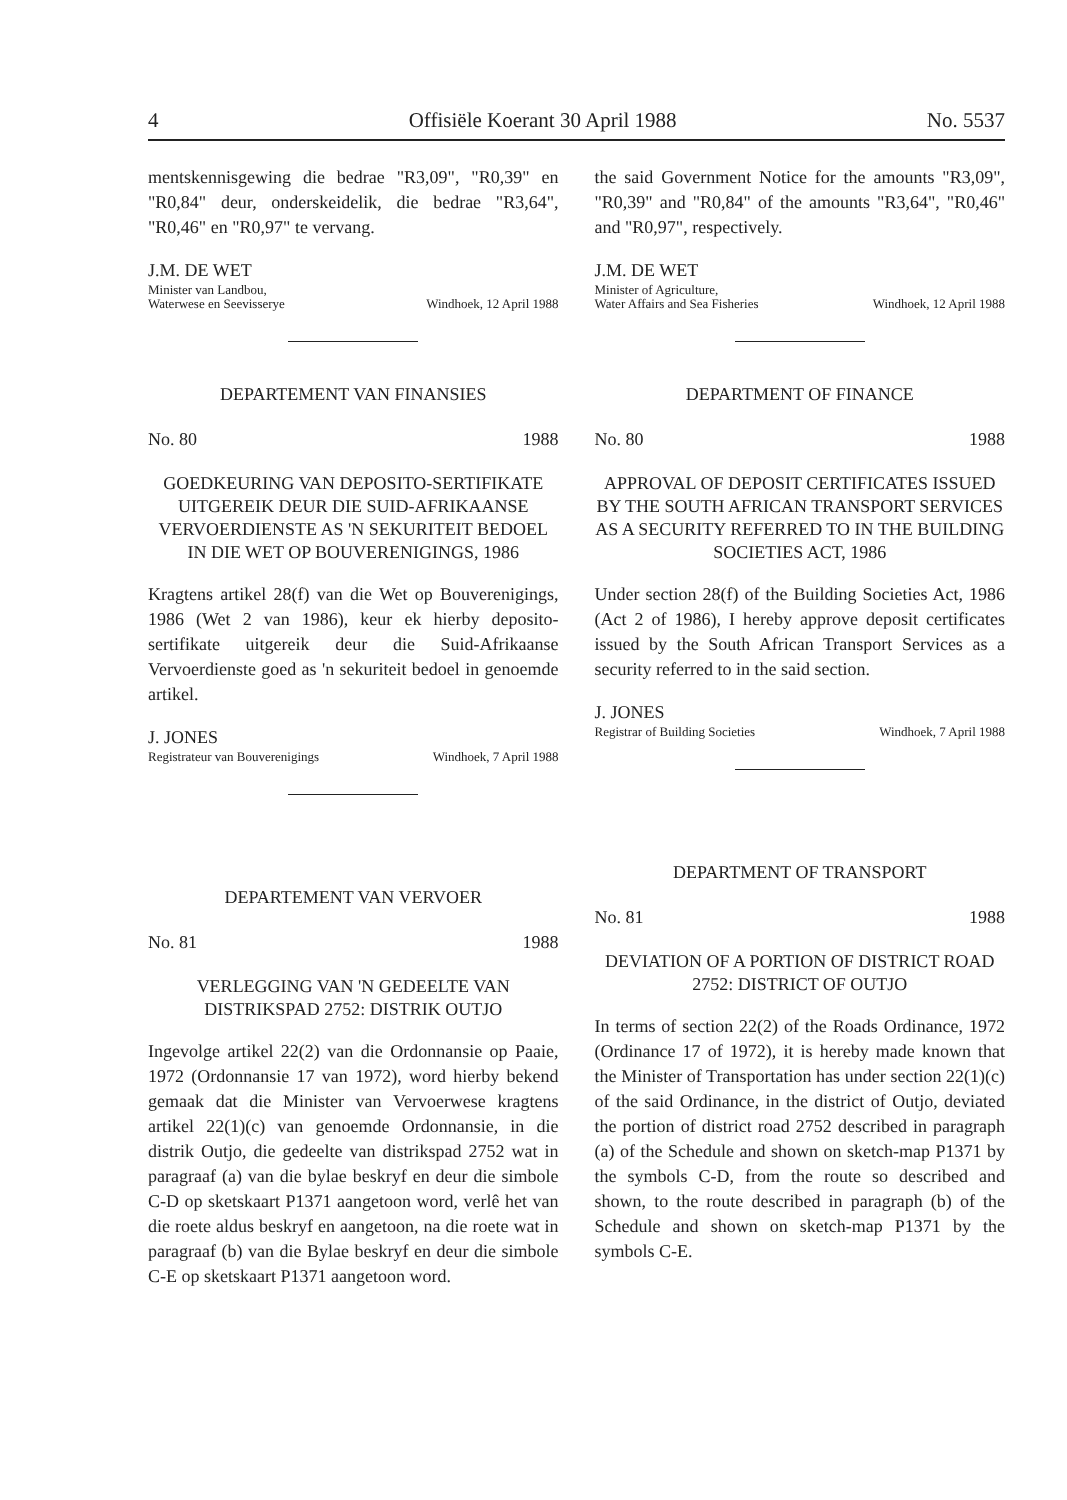4 Offisiële Koerant 30 April 1988 No. 5537
mentskennisgewing die bedrae "R3,09", "R0,39" en "R0,84" deur, onderskeidelik, die bedrae "R3,64", "R0,46" en "R0,97" te vervang.
J.M. DE WET
Minister van Landbou,
Waterwese en Seevisserye Windhoek, 12 April 1988
DEPARTEMENT VAN FINANSIES
No. 80 1988
GOEDKEURING VAN DEPOSITO-SERTIFI­KATE UITGEREIK DEUR DIE SUID-AFRI­KAANSE VERVOERDIENSTE AS 'N SEKU­RITEIT BEDOEL IN DIE WET OP BOUVERENIGINGS, 1986
Kragtens artikel 28(f) van die Wet op Bouvereni­gings, 1986 (Wet 2 van 1986), keur ek hierby deposito-sertifikate uitgereik deur die Suid-Afrikaanse Vervoerdienste goed as 'n sekuriteit bedoel in genoemde artikel.
J. JONES
Registrateur van Bouverenigings Windhoek, 7 April 1988
DEPARTEMENT VAN VERVOER
No. 81 1988
VERLEGGING VAN 'N GEDEELTE VAN DISTRIKSPAD 2752: DISTRIK OUTJO
Ingevolge artikel 22(2) van die Ordonnansie op Paaie, 1972 (Ordonnansie 17 van 1972), word hierby bekend gemaak dat die Minister van Ver­voerwese kragtens artikel 22(1)(c) van genoemde Ordonnansie, in die distrik Outjo, die gedeelte van distrikspad 2752 wat in paragraaf (a) van die bylae beskryf en deur die simbole C-D op skets­kaart P1371 aangetoon word, verlê het van die roete aldus beskryf en aangetoon, na die roete wat in paragraaf (b) van die Bylae beskryf en deur die simbole C-E op sketskaart P1371 aange­toon word.
the said Government Notice for the amounts "R3,09", "R0,39" and "R0,84" of the amounts "R3,64", "R0,46" and "R0,97", respectively.
J.M. DE WET
Minister of Agriculture,
Water Affairs and Sea Fisheries Windhoek, 12 April 1988
DEPARTMENT OF FINANCE
No. 80 1988
APPROVAL OF DEPOSIT CERTIFICATES IS­SUED BY THE SOUTH AFRICAN TRANS­PORT SERVICES AS A SECURITY REFERRED TO IN THE BUILDING SOCIETIES ACT, 1986
Under section 28(f) of the Building Societies Act, 1986 (Act 2 of 1986), I hereby approve deposit certificates issued by the South African Transport Services as a security referred to in the said sec­tion.
J. JONES
Registrar of Building Societies Windhoek, 7 April 1988
DEPARTMENT OF TRANSPORT
No. 81 1988
DEVIATION OF A PORTION OF DISTRICT ROAD 2752: DISTRICT OF OUTJO
In terms of section 22(2) of the Roads Ordinance, 1972 (Ordinance 17 of 1972), it is hereby made known that the Minister of Transportation has under section 22(1)(c) of the said Ordinance, in the district of Outjo, deviated the portion of dis­trict road 2752 described in paragraph (a) of the Schedule and shown on sketch-map P1371 by the symbols C-D, from the route so described and shown, to the route described in paragraph (b) of the Schedule and shown on sketch-map P1371 by the symbols C-E.